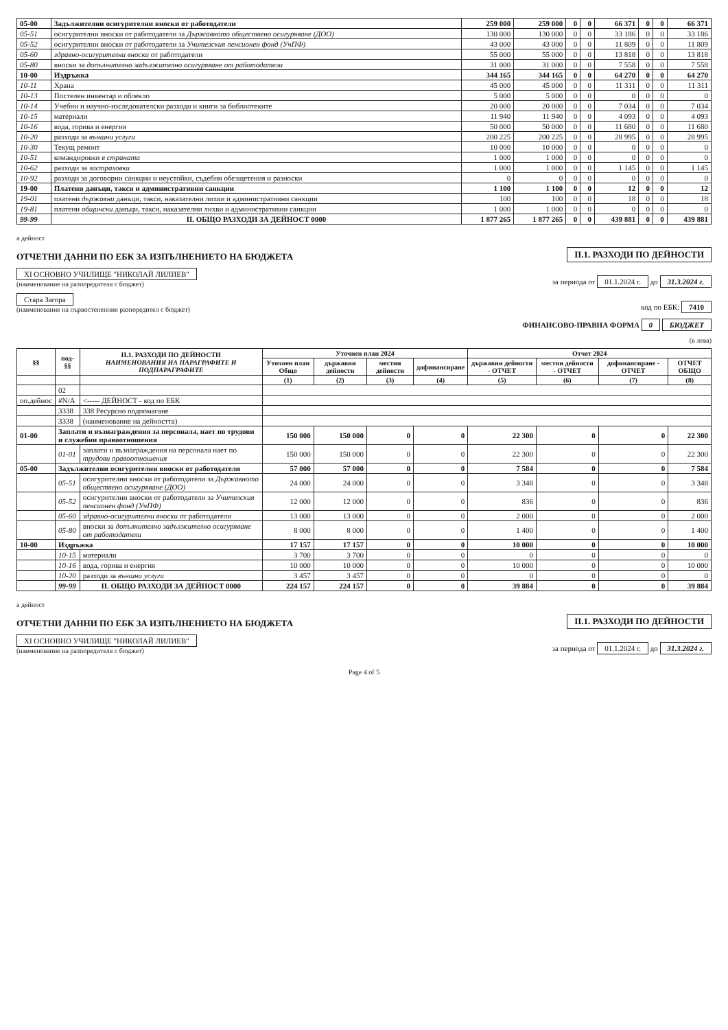| 05-00 | Задължителни осигурителни вноски от работодатели | 259 000 | 259 000 | 0 | 0 | 66 371 | 0 | 0 | 66 371 |
| 05-51 | осигурителни вноски от работодатели за Държавното обществено осигуряване (ДОО) | 130 000 | 130 000 | 0 | 0 | 33 186 | 0 | 0 | 33 186 |
| 05-52 | осигурителни вноски от работодатели за Учителския пенсионен фонд (УчПФ) | 43 000 | 43 000 | 0 | 0 | 11 809 | 0 | 0 | 11 809 |
| 05-60 | здравно-осигурителни вноски от работодатели | 55 000 | 55 000 | 0 | 0 | 13 818 | 0 | 0 | 13 818 |
| 05-80 | вноски за допълнително задължително осигуряване от работодатели | 31 000 | 31 000 | 0 | 0 | 7 558 | 0 | 0 | 7 558 |
| 10-00 | Издръжка | 344 165 | 344 165 | 0 | 0 | 64 270 | 0 | 0 | 64 270 |
| 10-11 | Храна | 45 000 | 45 000 | 0 | 0 | 11 311 | 0 | 0 | 11 311 |
| 10-13 | Постелен инвентар и облекло | 5 000 | 5 000 | 0 | 0 | 0 | 0 | 0 | 0 |
| 10-14 | Учебни и научно-изследователски разходи и книги за библиотеките | 20 000 | 20 000 | 0 | 0 | 7 034 | 0 | 0 | 7 034 |
| 10-15 | материали | 11 940 | 11 940 | 0 | 0 | 4 093 | 0 | 0 | 4 093 |
| 10-16 | вода, горива и енергия | 50 000 | 50 000 | 0 | 0 | 11 680 | 0 | 0 | 11 680 |
| 10-20 | разходи за външни услуги | 200 225 | 200 225 | 0 | 0 | 28 995 | 0 | 0 | 28 995 |
| 10-30 | Текущ ремонт | 10 000 | 10 000 | 0 | 0 | 0 | 0 | 0 | 0 |
| 10-51 | командировки в страната | 1 000 | 1 000 | 0 | 0 | 0 | 0 | 0 | 0 |
| 10-62 | разходи за застраховки | 1 000 | 1 000 | 0 | 0 | 1 145 | 0 | 0 | 1 145 |
| 10-92 | разходи за договорни санкции и неустойки, съдебни обезщетения и разноски | 0 | 0 | 0 | 0 | 0 | 0 | 0 | 0 |
| 19-00 | Платени данъци, такси и административни санкции | 1 100 | 1 100 | 0 | 0 | 12 | 0 | 0 | 12 |
| 19-01 | платени държавни данъци, такси, наказателни лихви и административни санкции | 100 | 100 | 0 | 0 | 18 | 0 | 0 | 18 |
| 19-81 | платени общински данъци, такси, наказателни лихви и административни санкции | 1 000 | 1 000 | 0 | 0 | 0 | 0 | 0 | 0 |
| 99-99 | II. ОБЩО РАЗХОДИ ЗА ДЕЙНОСТ 0000 | 1 877 265 | 1 877 265 | 0 | 0 | 439 881 | 0 | 0 | 439 881 |
а дейност
ОТЧЕТНИ ДАННИ ПО ЕБК ЗА ИЗПЪЛНЕНИЕТО НА БЮДЖЕТА
II.1. РАЗХОДИ ПО ДЕЙНОСТИ
XI ОСНОВНО УЧИЛИЩЕ "НИКОЛАЙ ЛИЛИЕВ"
(наименование на разпоредителя с бюджет)
за периода от 01.1.2024 г. до 31.3.2024 г.
Стара Загора
(наименование на първостепенния разпоредител с бюджет)
код по ЕБК: 7410
ФИНАНСОВО-ПРАВНА ФОРМА 0 БЮДЖЕТ
(в лева)
| §§ | под-§§ | II.1. РАЗХОДИ ПО ДЕЙНОСТИ НАИМЕНОВАНИЯ НА ПАРАГРАФИТЕ И ПОДПАРАГРАФИТЕ | Уточнен план 2024 | | | | Отчет 2024 | | | |
| --- | --- | --- | --- | --- | --- | --- | --- | --- | --- | --- |
| | | | Уточнен план Общо | държавни дейности | местни дейности | дофинансиране | държавни дейности - ОТЧЕТ | местни дейности - ОТЧЕТ | дофинансиране - ОТЧЕТ | ОТЧЕТ ОБЩО |
| | | | (1) | (2) | (3) | (4) | (5) | (6) | (7) | (8) |
| | 02 | | | | | | | | | |
| оп.дейнос | #N/A | <----- ДЕЙНОСТ - код по ЕБК | | | | | | | | |
| | 3338 | 338 Ресурсно подпомагане | | | | | | | | |
| | 3338 | (наименование на дейността) | | | | | | | | |
| 01-00 | Заплати и възнаграждения за персонала, нает по трудови и служебни правоотношения | | 150 000 | 150 000 | 0 | 0 | 22 300 | 0 | 0 | 22 300 |
| | 01-01 | заплати и възнаграждения на персонала нает по трудови правоотношения | 150 000 | 150 000 | 0 | 0 | 22 300 | 0 | 0 | 22 300 |
| 05-00 | Задължителни осигурителни вноски от работодатели | | 57 000 | 57 000 | 0 | 0 | 7 584 | 0 | 0 | 7 584 |
| | 05-51 | осигурителни вноски от работодатели за Държавното обществено осигуряване (ДОО) | 24 000 | 24 000 | 0 | 0 | 3 348 | 0 | 0 | 3 348 |
| | 05-52 | осигурителни вноски от работодатели за Учителския пенсионен фонд (УчПФ) | 12 000 | 12 000 | 0 | 0 | 836 | 0 | 0 | 836 |
| | 05-60 | здравно-осигурителни вноски от работодатели | 13 000 | 13 000 | 0 | 0 | 2 000 | 0 | 0 | 2 000 |
| | 05-80 | вноски за допълнително задължително осигуряване от работодатели | 8 000 | 8 000 | 0 | 0 | 1 400 | 0 | 0 | 1 400 |
| 10-00 | Издръжка | | 17 157 | 17 157 | 0 | 0 | 10 000 | 0 | 0 | 10 000 |
| | 10-15 | материали | 3 700 | 3 700 | 0 | 0 | 0 | 0 | 0 | 0 |
| | 10-16 | вода, горива и енергия | 10 000 | 10 000 | 0 | 0 | 10 000 | 0 | 0 | 10 000 |
| | 10-20 | разходи за външни услуги | 3 457 | 3 457 | 0 | 0 | 0 | 0 | 0 | 0 |
| | 99-99 | II. ОБЩО РАЗХОДИ ЗА ДЕЙНОСТ 0000 | 224 157 | 224 157 | 0 | 0 | 39 884 | 0 | 0 | 39 884 |
а дейност
ОТЧЕТНИ ДАННИ ПО ЕБК ЗА ИЗПЪЛНЕНИЕТО НА БЮДЖЕТА
II.1. РАЗХОДИ ПО ДЕЙНОСТИ
XI ОСНОВНО УЧИЛИЩЕ "НИКОЛАЙ ЛИЛИЕВ"
(наименование на разпоредителя с бюджет)
за периода от 01.1.2024 г. до 31.3.2024 г.
Page 4 of 5